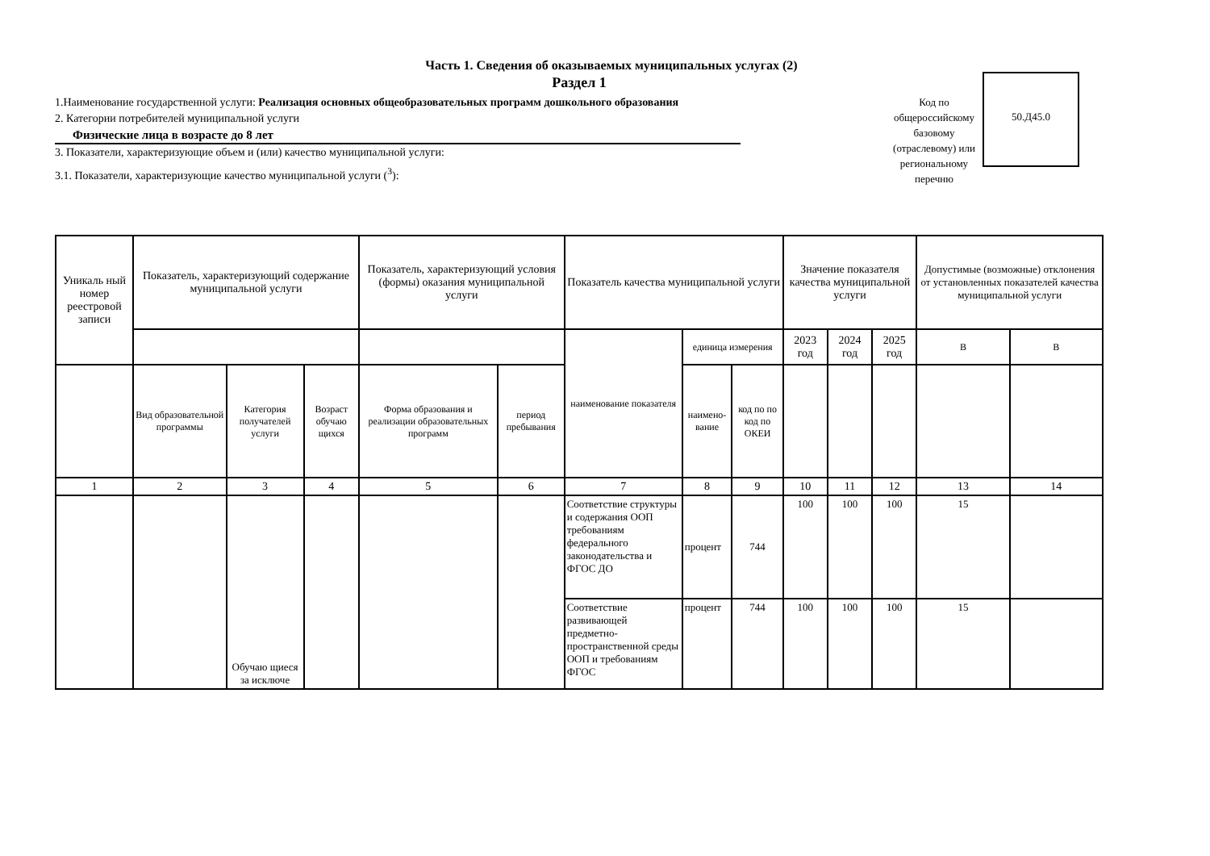Часть 1. Сведения об оказываемых муниципальных услугах (2)
Раздел 1
1.Наименование государственной услуги: Реализация основных общеобразовательных программ дошкольного образования
2. Категории потребителей муниципальной услуги
Физические лица в возрасте до 8 лет
3. Показатели, характеризующие объем и (или) качество муниципальной услуги:
3.1. Показатели, характеризующие качество муниципальной услуги (<sup>3</sup>):
Код по общероссийскому базовому (отраслевому) или региональному перечню
50.Д45.0
| Уникаль ный номер реестровой записи | Показатель, характеризующий содержание муниципальной услуги | | | Показатель, характеризующий условия (формы) оказания муниципальной услуги | | Показатель качества муниципальной услуги | | | Значение показателя качества муниципальной услуги | | | Допустимые (возможные) отклонения от установленных показателей качества муниципальной услуги | | |
| --- | --- | --- | --- | --- | --- | --- | --- | --- | --- | --- | --- | --- | --- | --- |
| | | | | | | | наименование показателя | единица измерения | | 2023 год | 2024 год | 2025 год | В | В |
| | | Вид образовательной программы | Категория получателей услуги | Возраст обучаю щихся | Форма образования и реализации образовательных программ | период пребывания | | наимено-вание | код по по код по ОКЕИ | | | | | |
| 1 | 2 | 3 | 4 | 5 | 6 | 7 | 8 | 9 | 10 | 11 | 12 | 13 | 14 | |
| | | Обучаю щиеся за исключе | | | | Соответствие структуры и содержания ООП требованиям федерального законодательства и ФГОС ДО | процент | 744 | 100 | 100 | 100 | 15 | | |
| | | | | | | Соответствие развивающей предметно-пространственной среды ООП и требованиям ФГОС | процент | 744 | 100 | 100 | 100 | 15 | | |